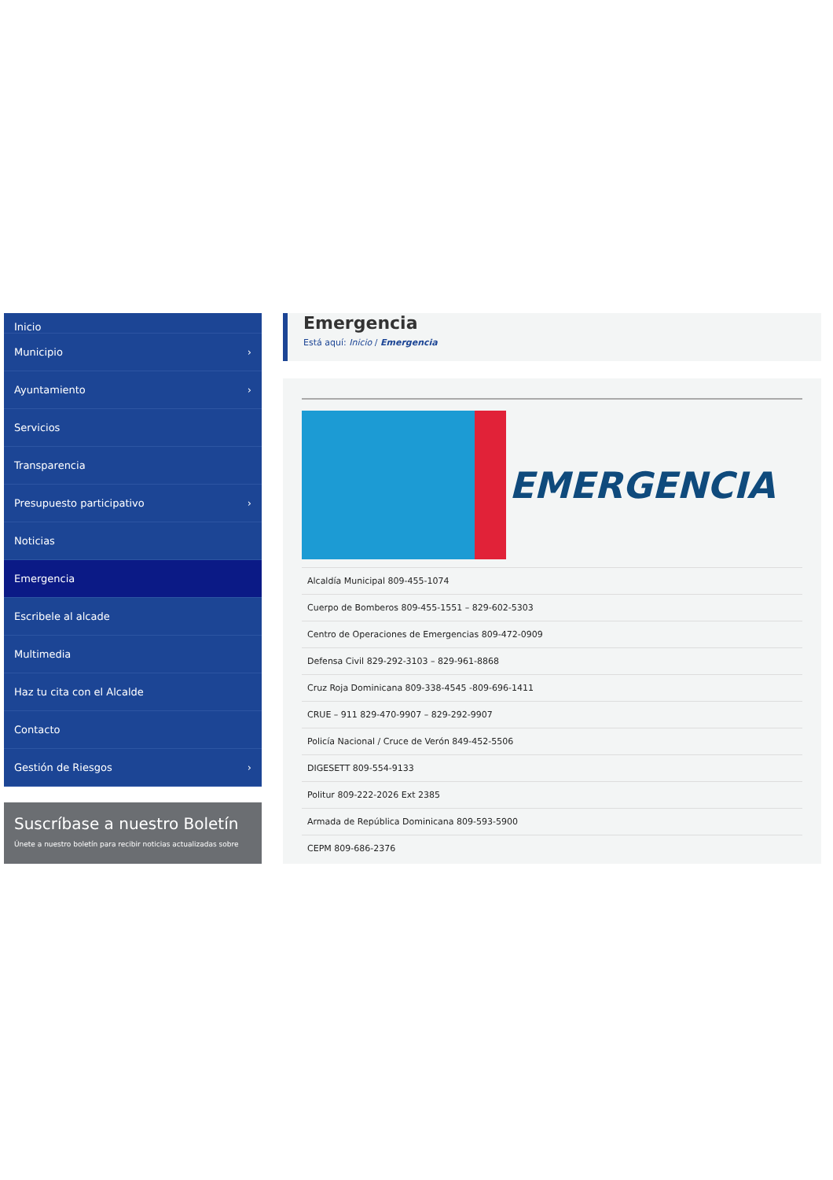Inicio
Municipio ›
Ayuntamiento ›
Servicios
Transparencia
Presupuesto participativo ›
Noticias
Emergencia
Escribele al alcade
Multimedia
Haz tu cita con el Alcalde
Contacto
Gestión de Riesgos ›
Suscríbase a nuestro Boletín
Únete a nuestro boletín para recibir noticias actualizadas sobre
Emergencia
Está aquí: Inicio / Emergencia
EMERGENCIA
Alcaldía Municipal 809-455-1074
Cuerpo de Bomberos 809-455-1551 – 829-602-5303
Centro de Operaciones de Emergencias 809-472-0909
Defensa Civil 829-292-3103 – 829-961-8868
Cruz Roja Dominicana 809-338-4545 -809-696-1411
CRUE – 911 829-470-9907 – 829-292-9907
Policía Nacional / Cruce de Verón 849-452-5506
DIGESETT 809-554-9133
Politur 809-222-2026 Ext 2385
Armada de República Dominicana 809-593-5900
CEPM 809-686-2376